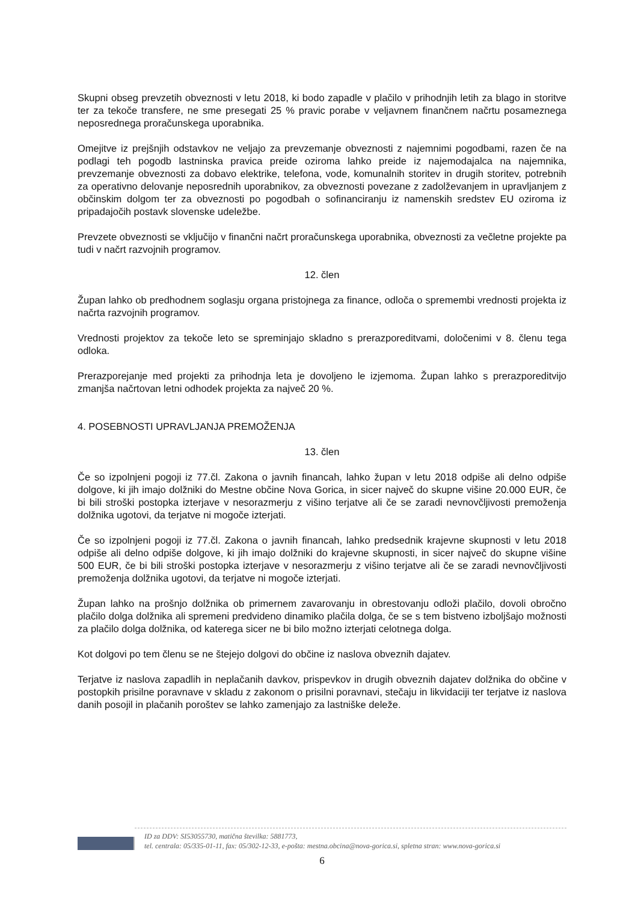Skupni obseg prevzetih obveznosti v letu 2018, ki bodo zapadle v plačilo v prihodnjih letih za blago in storitve ter za tekoče transfere, ne sme presegati 25 % pravic porabe v veljavnem finančnem načrtu posameznega neposrednega proračunskega uporabnika.
Omejitve iz prejšnjih odstavkov ne veljajo za prevzemanje obveznosti z najemnimi pogodbami, razen če na podlagi teh pogodb lastninska pravica preide oziroma lahko preide iz najemodajalca na najemnika, prevzemanje obveznosti za dobavo elektrike, telefona, vode, komunalnih storitev in drugih storitev, potrebnih za operativno delovanje neposrednih uporabnikov, za obveznosti povezane z zadolževanjem in upravljanjem z občinskim dolgom ter za obveznosti po pogodbah o sofinanciranju iz namenskih sredstev EU oziroma iz pripadajočih postavk slovenske udeležbe.
Prevzete obveznosti se vključijo v finančni načrt proračunskega uporabnika, obveznosti za večletne projekte pa tudi v načrt razvojnih programov.
12. člen
Župan lahko ob predhodnem soglasju organa pristojnega za finance, odloča o spremembi vrednosti projekta iz načrta razvojnih programov.
Vrednosti projektov za tekoče leto se spreminjajo skladno s prerazporeditvami, določenimi v 8. členu tega odloka.
Prerazporejanje med projekti za prihodnja leta je dovoljeno le izjemoma. Župan lahko s prerazporeditvijo zmanjša načrtovan letni odhodek projekta za največ 20 %.
4. POSEBNOSTI UPRAVLJANJA PREMOŽENJA
13. člen
Če so izpolnjeni pogoji iz 77.čl. Zakona o javnih financah, lahko župan v letu 2018 odpiše ali delno odpiše dolgove, ki jih imajo dolžniki do Mestne občine Nova Gorica, in sicer največ do skupne višine 20.000 EUR, če bi bili stroški postopka izterjave v nesorazmerju z višino terjatve ali če se zaradi nevnovčljivosti premoženja dolžnika ugotovi, da terjatve ni mogoče izterjati.
Če so izpolnjeni pogoji iz 77.čl. Zakona o javnih financah, lahko predsednik krajevne skupnosti v letu 2018 odpiše ali delno odpiše dolgove, ki jih imajo dolžniki do krajevne skupnosti, in sicer največ do skupne višine 500 EUR, če bi bili stroški postopka izterjave v nesorazmerju z višino terjatve ali če se zaradi nevnovčljivosti premoženja dolžnika ugotovi, da terjatve ni mogoče izterjati.
Župan lahko na prošnjo dolžnika ob primernem zavarovanju in obrestovanju odloži plačilo, dovoli obročno plačilo dolga dolžnika ali spremeni predvideno dinamiko plačila dolga, če se s tem bistveno izboljšajo možnosti za plačilo dolga dolžnika, od katerega sicer ne bi bilo možno izterjati celotnega dolga.
Kot dolgovi po tem členu se ne štejejo dolgovi do občine iz naslova obveznih dajatev.
Terjatve iz naslova zapadlih in neplačanih davkov, prispevkov in drugih obveznih dajatev dolžnika do občine v postopkih prisilne poravnave v skladu z zakonom o prisilni poravnavi, stečaju in likvidaciji ter terjatve iz naslova danih posojil in plačanih poroštev se lahko zamenjajo za lastniške deleže.
ID za DDV: SI53055730, matična številka: 5881773,
tel. centrala: 05/335-01-11, fax: 05/302-12-33, e-pošta: mestna.obcina@nova-gorica.si, spletna stran: www.nova-gorica.si
6